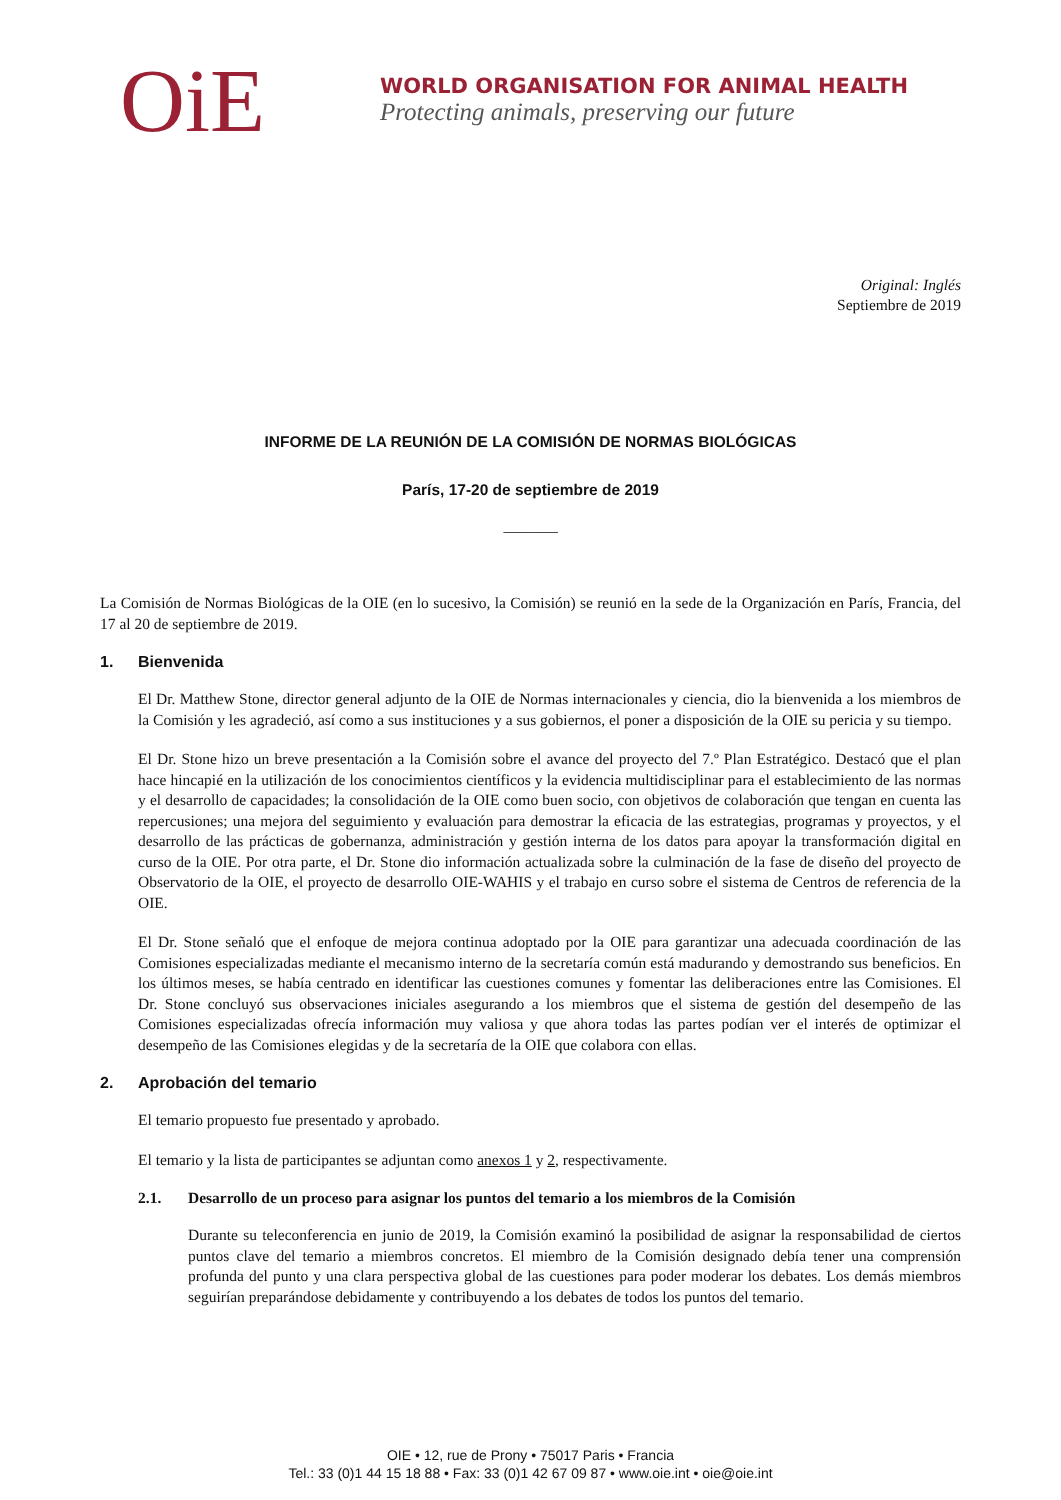OiE
WORLD ORGANISATION FOR ANIMAL HEALTH
Protecting animals, preserving our future
Original: Inglés
Septiembre de 2019
INFORME DE LA REUNIÓN DE LA COMISIÓN DE NORMAS BIOLÓGICAS
París, 17-20 de septiembre de 2019
_______
La Comisión de Normas Biológicas de la OIE (en lo sucesivo, la Comisión) se reunió en la sede de la Organización en París, Francia, del 17 al 20 de septiembre de 2019.
1. Bienvenida
El Dr. Matthew Stone, director general adjunto de la OIE de Normas internacionales y ciencia, dio la bienvenida a los miembros de la Comisión y les agradeció, así como a sus instituciones y a sus gobiernos, el poner a disposición de la OIE su pericia y su tiempo.
El Dr. Stone hizo un breve presentación a la Comisión sobre el avance del proyecto del 7.º Plan Estratégico. Destacó que el plan hace hincapié en la utilización de los conocimientos científicos y la evidencia multidisciplinar para el establecimiento de las normas y el desarrollo de capacidades; la consolidación de la OIE como buen socio, con objetivos de colaboración que tengan en cuenta las repercusiones; una mejora del seguimiento y evaluación para demostrar la eficacia de las estrategias, programas y proyectos, y el desarrollo de las prácticas de gobernanza, administración y gestión interna de los datos para apoyar la transformación digital en curso de la OIE. Por otra parte, el Dr. Stone dio información actualizada sobre la culminación de la fase de diseño del proyecto de Observatorio de la OIE, el proyecto de desarrollo OIE-WAHIS y el trabajo en curso sobre el sistema de Centros de referencia de la OIE.
El Dr. Stone señaló que el enfoque de mejora continua adoptado por la OIE para garantizar una adecuada coordinación de las Comisiones especializadas mediante el mecanismo interno de la secretaría común está madurando y demostrando sus beneficios. En los últimos meses, se había centrado en identificar las cuestiones comunes y fomentar las deliberaciones entre las Comisiones. El Dr. Stone concluyó sus observaciones iniciales asegurando a los miembros que el sistema de gestión del desempeño de las Comisiones especializadas ofrecía información muy valiosa y que ahora todas las partes podían ver el interés de optimizar el desempeño de las Comisiones elegidas y de la secretaría de la OIE que colabora con ellas.
2. Aprobación del temario
El temario propuesto fue presentado y aprobado.
El temario y la lista de participantes se adjuntan como anexos 1 y 2, respectivamente.
2.1. Desarrollo de un proceso para asignar los puntos del temario a los miembros de la Comisión
Durante su teleconferencia en junio de 2019, la Comisión examinó la posibilidad de asignar la responsabilidad de ciertos puntos clave del temario a miembros concretos. El miembro de la Comisión designado debía tener una comprensión profunda del punto y una clara perspectiva global de las cuestiones para poder moderar los debates. Los demás miembros seguirían preparándose debidamente y contribuyendo a los debates de todos los puntos del temario.
OIE • 12, rue de Prony • 75017 Paris • Francia
Tel.: 33 (0)1 44 15 18 88 • Fax: 33 (0)1 42 67 09 87 • www.oie.int • oie@oie.int